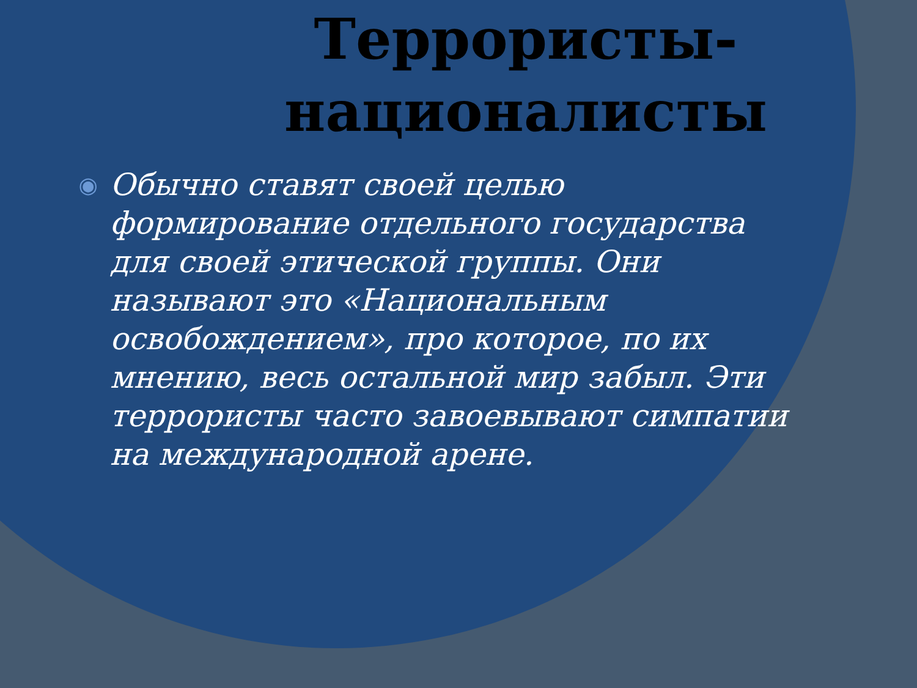Террористы-националисты
◉
Обычно ставят своей целью формирование отдельного государства для своей этической группы. Они называют это «Национальным освобождением», про которое, по их мнению, весь остальной мир забыл. Эти террористы часто завоевывают симпатии на международной арене.